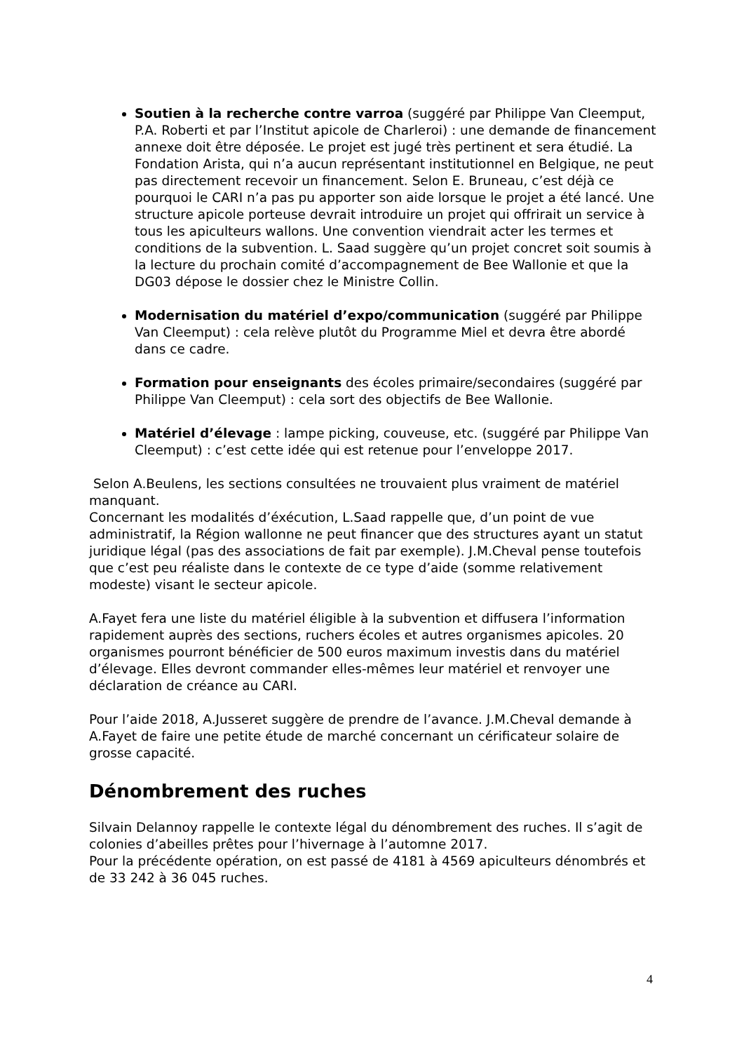Soutien à la recherche contre varroa (suggéré par Philippe Van Cleemput, P.A. Roberti et par l’Institut apicole de Charleroi) : une demande de financement annexe doit être déposée. Le projet est jugé très pertinent et sera étudié. La Fondation Arista, qui n’a aucun représentant institutionnel en Belgique, ne peut pas directement recevoir un financement. Selon E. Bruneau, c’est déjà ce pourquoi le CARI n’a pas pu apporter son aide lorsque le projet a été lancé. Une structure apicole porteuse devrait introduire un projet qui offrirait un service à tous les apiculteurs wallons. Une convention viendrait acter les termes et conditions de la subvention. L. Saad suggère qu’un projet concret soit soumis à la lecture du prochain comité d’accompagnement de Bee Wallonie et que la DG03 dépose le dossier chez le Ministre Collin.
Modernisation du matériel d’expo/communication (suggéré par Philippe Van Cleemput) : cela relève plutôt du Programme Miel et devra être abordé dans ce cadre.
Formation pour enseignants des écoles primaire/secondaires (suggéré par Philippe Van Cleemput) : cela sort des objectifs de Bee Wallonie.
Matériel d’élevage : lampe picking, couveuse, etc. (suggéré par Philippe Van Cleemput) : c’est cette idée qui est retenue pour l’enveloppe 2017.
Selon A.Beulens, les sections consultées ne trouvaient plus vraiment de matériel manquant.
Concernant les modalités d’éxécution, L.Saad rappelle que, d’un point de vue administratif, la Région wallonne ne peut financer que des structures ayant un statut juridique légal (pas des associations de fait par exemple). J.M.Cheval pense toutefois que c’est peu réaliste dans le contexte de ce type d’aide (somme relativement modeste) visant le secteur apicole.
A.Fayet fera une liste du matériel éligible à la subvention et diffusera l’information rapidement auprès des sections, ruchers écoles et autres organismes apicoles. 20 organismes pourront bénéficier de 500 euros maximum investis dans du matériel d’élevage. Elles devront commander elles-mêmes leur matériel et renvoyer une déclaration de créance au CARI.
Pour l’aide 2018, A.Jusseret suggère de prendre de l’avance. J.M.Cheval demande à A.Fayet de faire une petite étude de marché concernant un cérificateur solaire de grosse capacité.
Dénombrement des ruches
Silvain Delannoy rappelle le contexte légal du dénombrement des ruches. Il s’agit de colonies d’abeilles prêtes pour l’hivernage à l’automne 2017.
Pour la précédente opération, on est passé de 4181 à 4569 apiculteurs dénombrés et de 33 242 à 36 045 ruches.
4